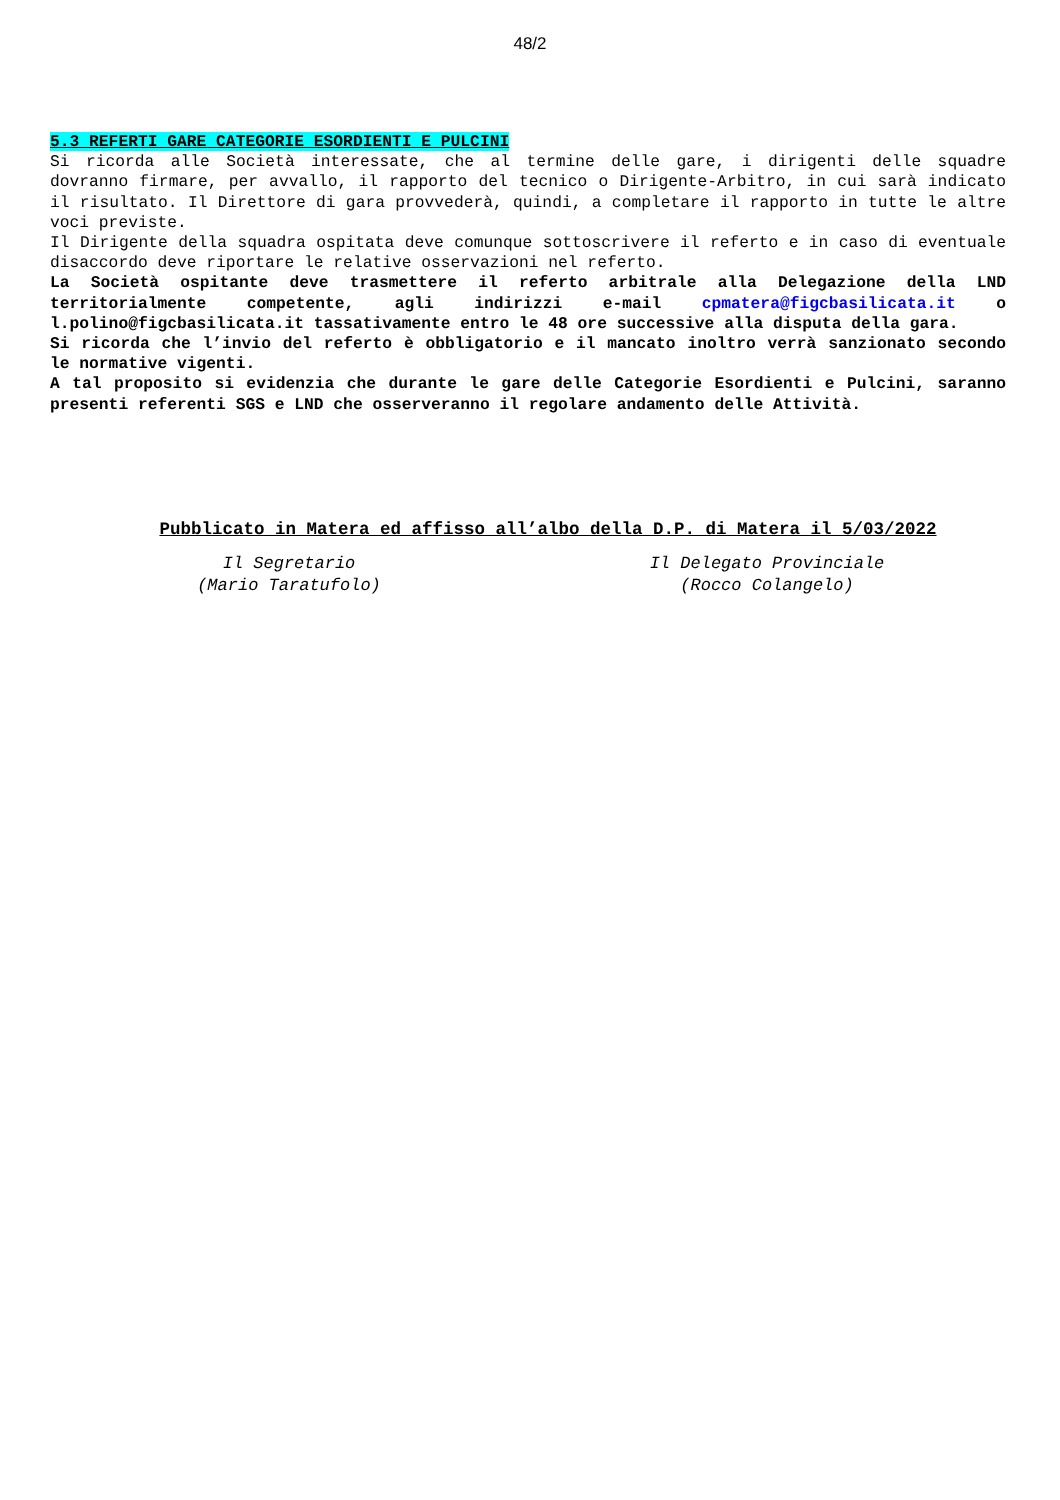48/2
5.3 REFERTI GARE CATEGORIE ESORDIENTI E PULCINI
Si ricorda alle Società interessate, che al termine delle gare, i dirigenti delle squadre dovranno firmare, per avvallo, il rapporto del tecnico o Dirigente-Arbitro, in cui sarà indicato il risultato. Il Direttore di gara provvederà, quindi, a completare il rapporto in tutte le altre voci previste.
Il Dirigente della squadra ospitata deve comunque sottoscrivere il referto e in caso di eventuale disaccordo deve riportare le relative osservazioni nel referto.
La Società ospitante deve trasmettere il referto arbitrale alla Delegazione della LND territorialmente competente, agli indirizzi e-mail cpmatera@figcbasilicata.it o l.polino@figcbasilicata.it tassativamente entro le 48 ore successive alla disputa della gara.
Si ricorda che l’invio del referto è obbligatorio e il mancato inoltro verrà sanzionato secondo le normative vigenti.
A tal proposito si evidenzia che durante le gare delle Categorie Esordienti e Pulcini, saranno presenti referenti SGS e LND che osserveranno il regolare andamento delle Attività.
Pubblicato in Matera ed affisso all’albo della D.P. di Matera il 5/03/2022
Il Segretario
(Mario Taratufolo)
Il Delegato Provinciale
(Rocco Colangelo)